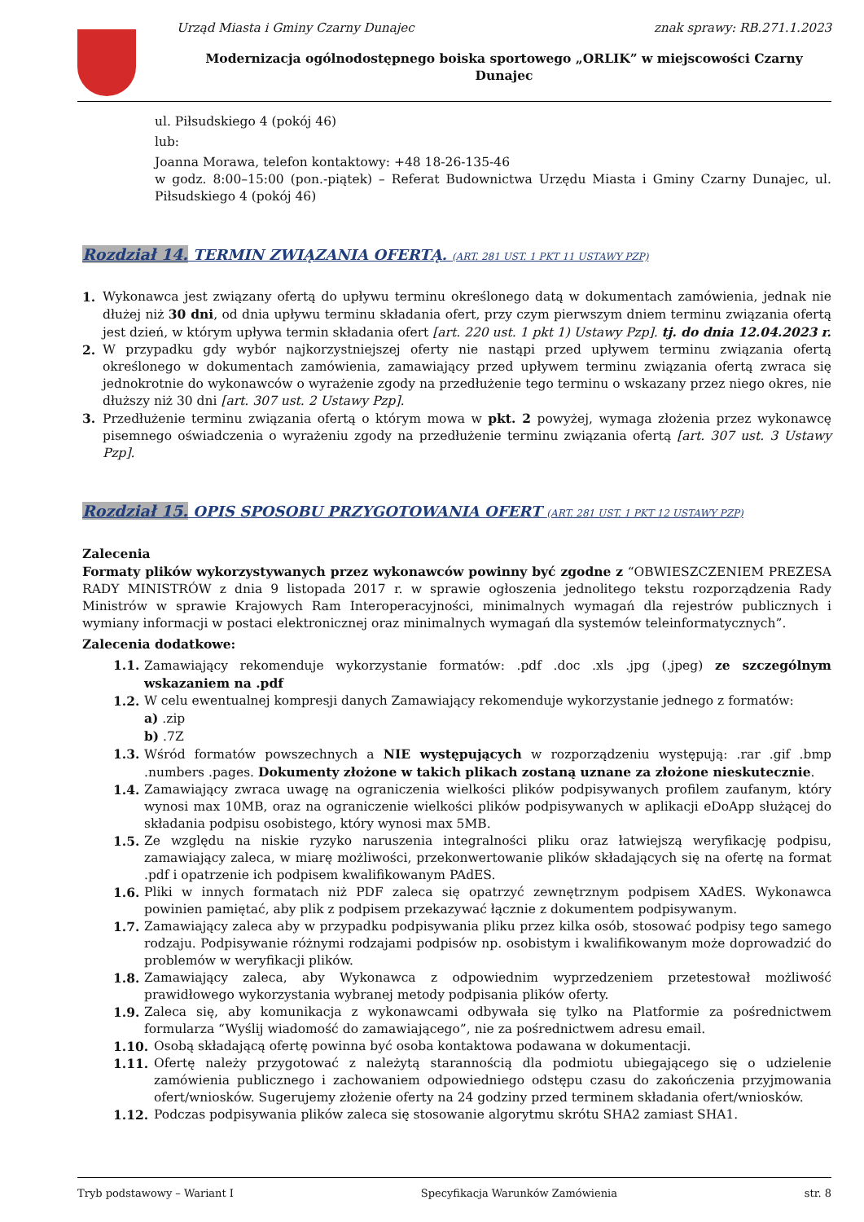Urząd Miasta i Gminy Czarny Dunajec znak sprawy: RB.271.1.2023
Modernizacja ogólnodostępnego boiska sportowego „ORLIK” w miejscowości Czarny Dunajec
ul. Piłsudskiego 4 (pokój 46)
lub:
Joanna Morawa, telefon kontaktowy: +48 18-26-135-46
w godz. 8:00–15:00 (pon.-piątek) – Referat Budownictwa Urzędu Miasta i Gminy Czarny Dunajec, ul. Piłsudskiego 4 (pokój 46)
Rozdział 14. TERMIN ZWIĄZANIA OFERTĄ. (ART. 281 UST. 1 PKT 11 USTAWY PZP)
1. Wykonawca jest związany ofertą do upływu terminu określonego datą w dokumentach zamówienia, jednak nie dłużej niż 30 dni, od dnia upływu terminu składania ofert, przy czym pierwszym dniem terminu związania ofertą jest dzień, w którym upływa termin składania ofert [art. 220 ust. 1 pkt 1) Ustawy Pzp]. tj. do dnia 12.04.2023 r.
2. W przypadku gdy wybór najkorzystniejszej oferty nie nastąpi przed upływem terminu związania ofertą określonego w dokumentach zamówienia, zamawiający przed upływem terminu związania ofertą zwraca się jednokrotnie do wykonawców o wyrażenie zgody na przedłużenie tego terminu o wskazany przez niego okres, nie dłuższy niż 30 dni [art. 307 ust. 2 Ustawy Pzp].
3. Przedłużenie terminu związania ofertą o którym mowa w pkt. 2 powyżej, wymaga złożenia przez wykonawcę pisemnego oświadczenia o wyrażeniu zgody na przedłużenie terminu związania ofertą [art. 307 ust. 3 Ustawy Pzp].
Rozdział 15. OPIS SPOSOBU PRZYGOTOWANIA OFERT (ART. 281 UST. 1 PKT 12 USTAWY PZP)
Zalecenia
Formaty plików wykorzystywanych przez wykonawców powinny być zgodne z “OBWIESZCZENIEM PREZESA RADY MINISTRÓW z dnia 9 listopada 2017 r. w sprawie ogłoszenia jednolitego tekstu rozporządzenia Rady Ministrów w sprawie Krajowych Ram Interoperacyjności, minimalnych wymagań dla rejestrów publicznych i wymiany informacji w postaci elektronicznej oraz minimalnych wymagań dla systemów teleinformatycznych”.
Zalecenia dodatkowe:
1.1. Zamawiający rekomenduje wykorzystanie formatów: .pdf .doc .xls .jpg (.jpeg) ze szczególnym wskazaniem na .pdf
1.2. W celu ewentualnej kompresji danych Zamawiający rekomenduje wykorzystanie jednego z formatów:
a) .zip
b) .7Z
1.3. Wśród formatów powszechnych a NIE występujących w rozporządzeniu występują: .rar .gif .bmp .numbers .pages. Dokumenty złożone w takich plikach zostaną uznane za złożone nieskutecznie.
1.4. Zamawiający zwraca uwagę na ograniczenia wielkości plików podpisywanych profilem zaufanym, który wynosi max 10MB, oraz na ograniczenie wielkości plików podpisywanych w aplikacji eDoApp służącej do składania podpisu osobistego, który wynosi max 5MB.
1.5. Ze względu na niskie ryzyko naruszenia integralności pliku oraz łatwiejszą weryfikację podpisu, zamawiający zaleca, w miarę możliwości, przekonwertowanie plików składających się na ofertę na format .pdf i opatrzenie ich podpisem kwalifikowanym PAdES.
1.6. Pliki w innych formatach niż PDF zaleca się opatrzyć zewnętrznym podpisem XAdES. Wykonawca powinien pamiętać, aby plik z podpisem przekazywać łącznie z dokumentem podpisywanym.
1.7. Zamawiający zaleca aby w przypadku podpisywania pliku przez kilka osób, stosować podpisy tego samego rodzaju. Podpisywanie różnymi rodzajami podpisów np. osobistym i kwalifikowanym może doprowadzić do problemów w weryfikacji plików.
1.8. Zamawiający zaleca, aby Wykonawca z odpowiednim wyprzedzeniem przetestował możliwość prawidłowego wykorzystania wybranej metody podpisania plików oferty.
1.9. Zaleca się, aby komunikacja z wykonawcami odbywała się tylko na Platformie za pośrednictwem formularza “Wyślij wiadomość do zamawiającego”, nie za pośrednictwem adresu email.
1.10. Osobą składającą ofertę powinna być osoba kontaktowa podawana w dokumentacji.
1.11. Ofertę należy przygotować z należytą starannością dla podmiotu ubiegającego się o udzielenie zamówienia publicznego i zachowaniem odpowiedniego odstępu czasu do zakończenia przyjmowania ofert/wniosków. Sugerujemy złożenie oferty na 24 godziny przed terminem składania ofert/wniosków.
1.12. Podczas podpisywania plików zaleca się stosowanie algorytmu skrótu SHA2 zamiast SHA1.
Tryb podstawowy – Wariant I Specyfikacja Warunków Zamówienia str. 8